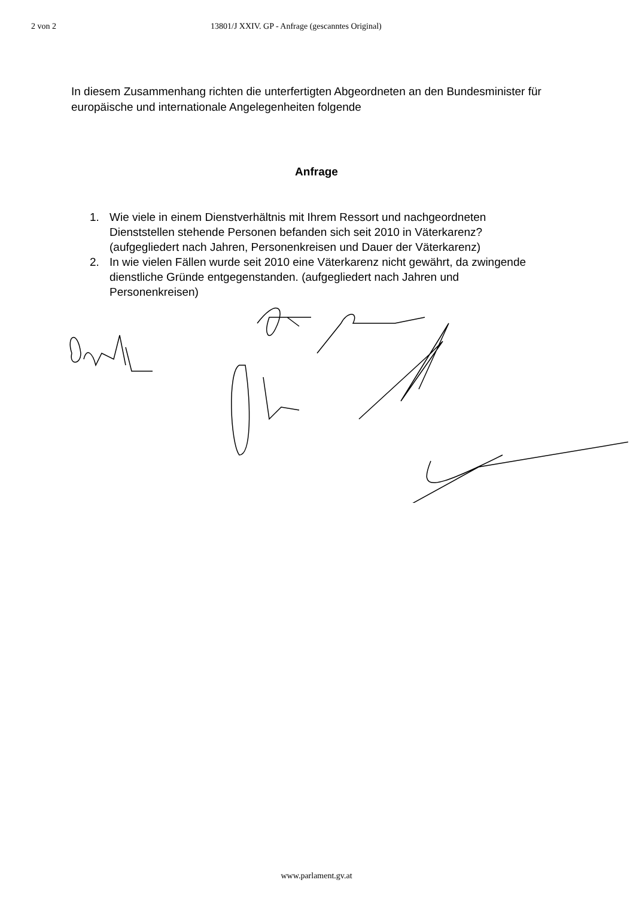2 von 2 13801/J XXIV. GP - Anfrage (gescanntes Original)
In diesem Zusammenhang richten die unterfertigten Abgeordneten an den Bundesminister für europäische und internationale Angelegenheiten folgende
Anfrage
1. Wie viele in einem Dienstverhältnis mit Ihrem Ressort und nachgeordneten Dienststellen stehende Personen befanden sich seit 2010 in Väterkarenz? (aufgegliedert nach Jahren, Personenkreisen und Dauer der Väterkarenz)
2. In wie vielen Fällen wurde seit 2010 eine Väterkarenz nicht gewährt, da zwingende dienstliche Gründe entgegenstanden. (aufgegliedert nach Jahren und Personenkreisen)
www.parlament.gv.at